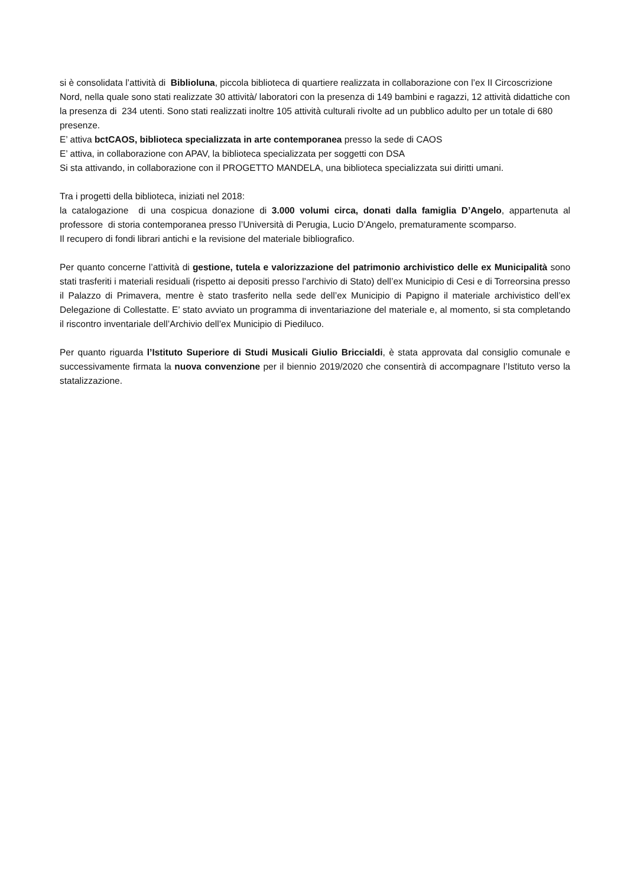si è consolidata l’attività di Biblioluna, piccola biblioteca di quartiere realizzata in collaborazione con l’ex II Circoscrizione Nord, nella quale sono stati realizzate 30 attività/ laboratori con la presenza di 149 bambini e ragazzi, 12 attività didattiche con la presenza di 234 utenti. Sono stati realizzati inoltre 105 attività culturali rivolte ad un pubblico adulto per un totale di 680 presenze.
E’ attiva bctCAOS, biblioteca specializzata in arte contemporanea presso la sede di CAOS
E’ attiva, in collaborazione con APAV, la biblioteca specializzata per soggetti con DSA
Si sta attivando, in collaborazione con il PROGETTO MANDELA, una biblioteca specializzata sui diritti umani.
Tra i progetti della biblioteca, iniziati nel 2018:
la catalogazione di una cospicua donazione di 3.000 volumi circa, donati dalla famiglia D’Angelo, appartenuta al professore di storia contemporanea presso l’Università di Perugia, Lucio D’Angelo, prematuramente scomparso.
Il recupero di fondi librari antichi e la revisione del materiale bibliografico.
Per quanto concerne l’attività di gestione, tutela e valorizzazione del patrimonio archivistico delle ex Municipalità sono stati trasferiti i materiali residuali (rispetto ai depositi presso l’archivio di Stato) dell’ex Municipio di Cesi e di Torreorsina presso il Palazzo di Primavera, mentre è stato trasferito nella sede dell’ex Municipio di Papigno il materiale archivistico dell’ex Delegazione di Collestatte. E’ stato avviato un programma di inventariazione del materiale e, al momento, si sta completando il riscontro inventariale dell’Archivio dell’ex Municipio di Piediluco.
Per quanto riguarda l’Istituto Superiore di Studi Musicali Giulio Briccialdi, è stata approvata dal consiglio comunale e successivamente firmata la nuova convenzione per il biennio 2019/2020 che consentirà di accompagnare l’Istituto verso la statalizzazione.